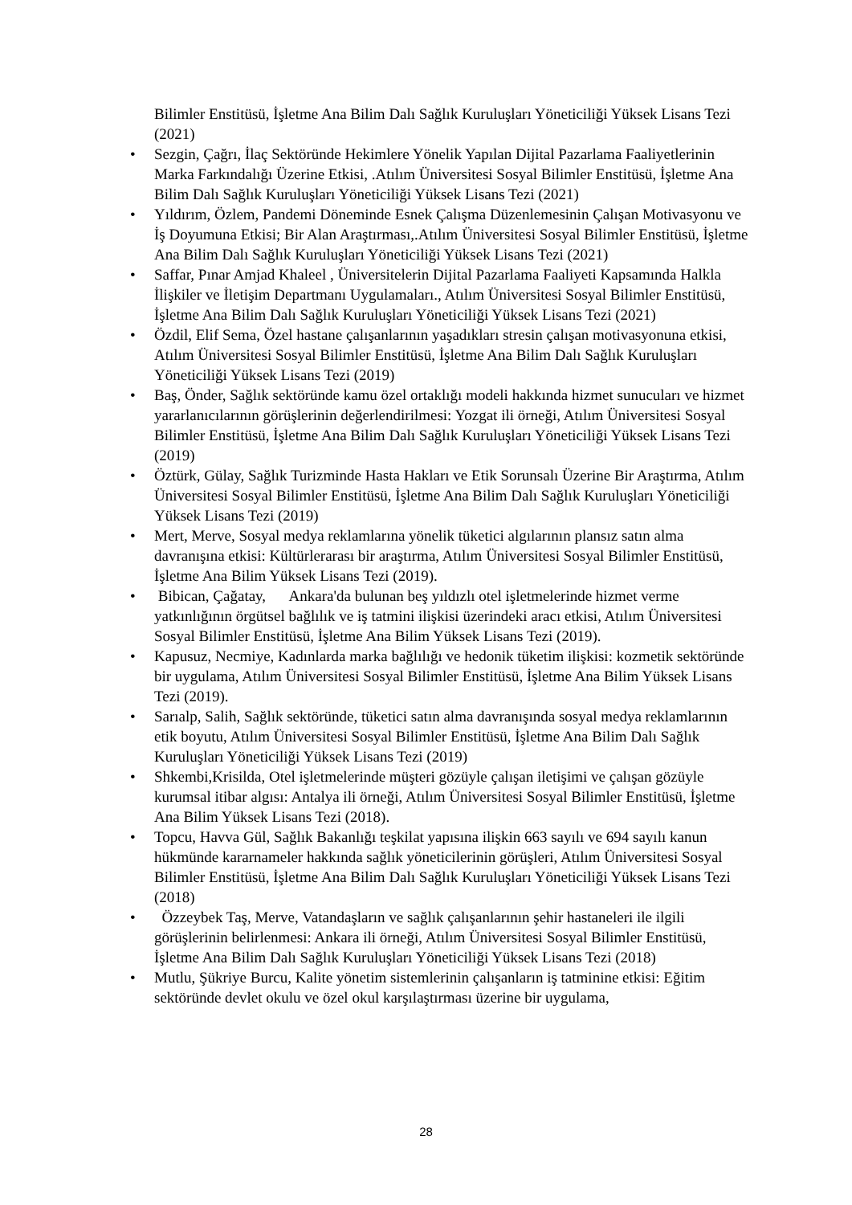Bilimler Enstitüsü, İşletme Ana Bilim Dalı Sağlık Kuruluşları Yöneticiliği Yüksek Lisans Tezi (2021)
• Sezgin, Çağrı, İlaç Sektöründe Hekimlere Yönelik Yapılan Dijital Pazarlama Faaliyetlerinin Marka Farkındalığı Üzerine Etkisi, .Atılım Üniversitesi Sosyal Bilimler Enstitüsü, İşletme Ana Bilim Dalı Sağlık Kuruluşları Yöneticiliği Yüksek Lisans Tezi (2021)
• Yıldırım, Özlem, Pandemi Döneminde Esnek Çalışma Düzenlemesinin Çalışan Motivasyonu ve İş Doyumuna Etkisi; Bir Alan Araştırması,.Atılım Üniversitesi Sosyal Bilimler Enstitüsü, İşletme Ana Bilim Dalı Sağlık Kuruluşları Yöneticiliği Yüksek Lisans Tezi (2021)
• Saffar, Pınar Amjad Khaleel , Üniversitelerin Dijital Pazarlama Faaliyeti Kapsamında Halkla İlişkiler ve İletişim Departmanı Uygulamaları., Atılım Üniversitesi Sosyal Bilimler Enstitüsü, İşletme Ana Bilim Dalı Sağlık Kuruluşları Yöneticiliği Yüksek Lisans Tezi (2021)
• Özdil, Elif Sema, Özel hastane çalışanlarının yaşadıkları stresin çalışan motivasyonuna etkisi, Atılım Üniversitesi Sosyal Bilimler Enstitüsü, İşletme Ana Bilim Dalı Sağlık Kuruluşları Yöneticiliği Yüksek Lisans Tezi (2019)
• Baş, Önder, Sağlık sektöründe kamu özel ortaklığı modeli hakkında hizmet sunucuları ve hizmet yararlanıcılarının görüşlerinin değerlendirilmesi: Yozgat ili örneği, Atılım Üniversitesi Sosyal Bilimler Enstitüsü, İşletme Ana Bilim Dalı Sağlık Kuruluşları Yöneticiliği Yüksek Lisans Tezi (2019)
• Öztürk, Gülay, Sağlık Turizminde Hasta Hakları ve Etik Sorunsalı Üzerine Bir Araştırma, Atılım Üniversitesi Sosyal Bilimler Enstitüsü, İşletme Ana Bilim Dalı Sağlık Kuruluşları Yöneticiliği Yüksek Lisans Tezi (2019)
• Mert, Merve, Sosyal medya reklamlarına yönelik tüketici algılarının plansız satın alma davranışına etkisi: Kültürlerarası bir araştırma, Atılım Üniversitesi Sosyal Bilimler Enstitüsü, İşletme Ana Bilim Yüksek Lisans Tezi (2019).
• Bibican, Çağatay, Ankara'da bulunan beş yıldızlı otel işletmelerinde hizmet verme yatkınlığının örgütsel bağlılık ve iş tatmini ilişkisi üzerindeki aracı etkisi, Atılım Üniversitesi Sosyal Bilimler Enstitüsü, İşletme Ana Bilim Yüksek Lisans Tezi (2019).
• Kapusuz, Necmiye, Kadınlarda marka bağlılığı ve hedonik tüketim ilişkisi: kozmetik sektöründe bir uygulama, Atılım Üniversitesi Sosyal Bilimler Enstitüsü, İşletme Ana Bilim Yüksek Lisans Tezi (2019).
• Sarıalp, Salih, Sağlık sektöründe, tüketici satın alma davranışında sosyal medya reklamlarının etik boyutu, Atılım Üniversitesi Sosyal Bilimler Enstitüsü, İşletme Ana Bilim Dalı Sağlık Kuruluşları Yöneticiliği Yüksek Lisans Tezi (2019)
• Shkembi,Krisilda, Otel işletmelerinde müşteri gözüyle çalışan iletişimi ve çalışan gözüyle kurumsal itibar algısı: Antalya ili örneği, Atılım Üniversitesi Sosyal Bilimler Enstitüsü, İşletme Ana Bilim Yüksek Lisans Tezi (2018).
• Topcu, Havva Gül, Sağlık Bakanlığı teşkilat yapısına ilişkin 663 sayılı ve 694 sayılı kanun hükmünde kararnameler hakkında sağlık yöneticilerinin görüşleri, Atılım Üniversitesi Sosyal Bilimler Enstitüsü, İşletme Ana Bilim Dalı Sağlık Kuruluşları Yöneticiliği Yüksek Lisans Tezi (2018)
• Özzeybek Taş, Merve, Vatandaşların ve sağlık çalışanlarının şehir hastaneleri ile ilgili görüşlerinin belirlenmesi: Ankara ili örneği, Atılım Üniversitesi Sosyal Bilimler Enstitüsü, İşletme Ana Bilim Dalı Sağlık Kuruluşları Yöneticiliği Yüksek Lisans Tezi (2018)
• Mutlu, Şükriye Burcu, Kalite yönetim sistemlerinin çalışanların iş tatminine etkisi: Eğitim sektöründe devlet okulu ve özel okul karşılaştırması üzerine bir uygulama,
28